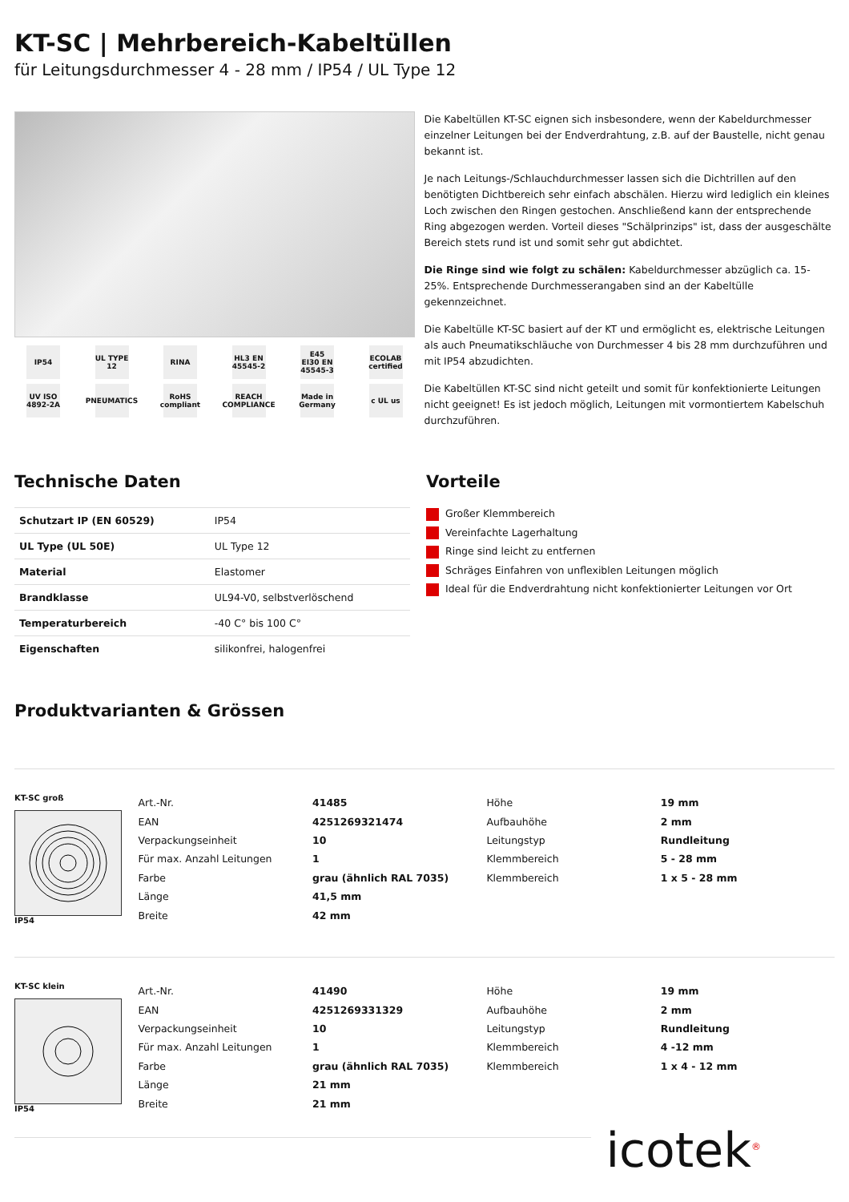KT-SC | Mehrbereich-Kabeltüllen
für Leitungsdurchmesser 4 - 28 mm / IP54 / UL Type 12
IP54
UL TYPE 12
RINA
HL3 EN 45545-2
E45 EI30 EN 45545-3
ECOLAB certified
UV ISO 4892-2A
PNEUMATICS
RoHS compliant
REACH COMPLIANCE
Made in Germany
c UL us
Die Kabeltüllen KT-SC eignen sich insbesondere, wenn der Kabeldurchmesser einzelner Leitungen bei der Endverdrahtung, z.B. auf der Baustelle, nicht genau bekannt ist.
Je nach Leitungs-/Schlauchdurchmesser lassen sich die Dichtrillen auf den benötigten Dichtbereich sehr einfach abschälen. Hierzu wird lediglich ein kleines Loch zwischen den Ringen gestochen. Anschließend kann der entsprechende Ring abgezogen werden. Vorteil dieses "Schälprinzips" ist, dass der ausgeschälte Bereich stets rund ist und somit sehr gut abdichtet.
Die Ringe sind wie folgt zu schälen: Kabeldurchmesser abzüglich ca. 15-25%. Entsprechende Durchmesserangaben sind an der Kabeltülle gekennzeichnet.
Die Kabeltülle KT-SC basiert auf der KT und ermöglicht es, elektrische Leitungen als auch Pneumatikschläuche von Durchmesser 4 bis 28 mm durchzuführen und mit IP54 abzudichten.
Die Kabeltüllen KT-SC sind nicht geteilt und somit für konfektionierte Leitungen nicht geeignet! Es ist jedoch möglich, Leitungen mit vormontiertem Kabelschuh durchzuführen.
Technische Daten
| Schutzart IP (EN 60529) | IP54 |
| UL Type (UL 50E) | UL Type 12 |
| Material | Elastomer |
| Brandklasse | UL94-V0, selbstverlöschend |
| Temperaturbereich | -40 C° bis 100 C° |
| Eigenschaften | silikonfrei, halogenfrei |
Vorteile
Großer Klemmbereich
Vereinfachte Lagerhaltung
Ringe sind leicht zu entfernen
Schräges Einfahren von unflexiblen Leitungen möglich
Ideal für die Endverdrahtung nicht konfektionierter Leitungen vor Ort
Produktvarianten & Grössen
KT-SC groß
IP54
| Art.-Nr. | 41485 | Höhe | 19 mm |
| EAN | 4251269321474 | Aufbauhöhe | 2 mm |
| Verpackungseinheit | 10 | Leitungstyp | Rundleitung |
| Für max. Anzahl Leitungen | 1 | Klemmbereich | 5 - 28 mm |
| Farbe | grau (ähnlich RAL 7035) | Klemmbereich | 1 x 5 - 28 mm |
| Länge | 41,5 mm | | |
| Breite | 42 mm | | |
KT-SC klein
IP54
| Art.-Nr. | 41490 | Höhe | 19 mm |
| EAN | 4251269331329 | Aufbauhöhe | 2 mm |
| Verpackungseinheit | 10 | Leitungstyp | Rundleitung |
| Für max. Anzahl Leitungen | 1 | Klemmbereich | 4 -12 mm |
| Farbe | grau (ähnlich RAL 7035) | Klemmbereich | 1 x 4 - 12 mm |
| Länge | 21 mm | | |
| Breite | 21 mm | | |
icotek<sup>®</sup>